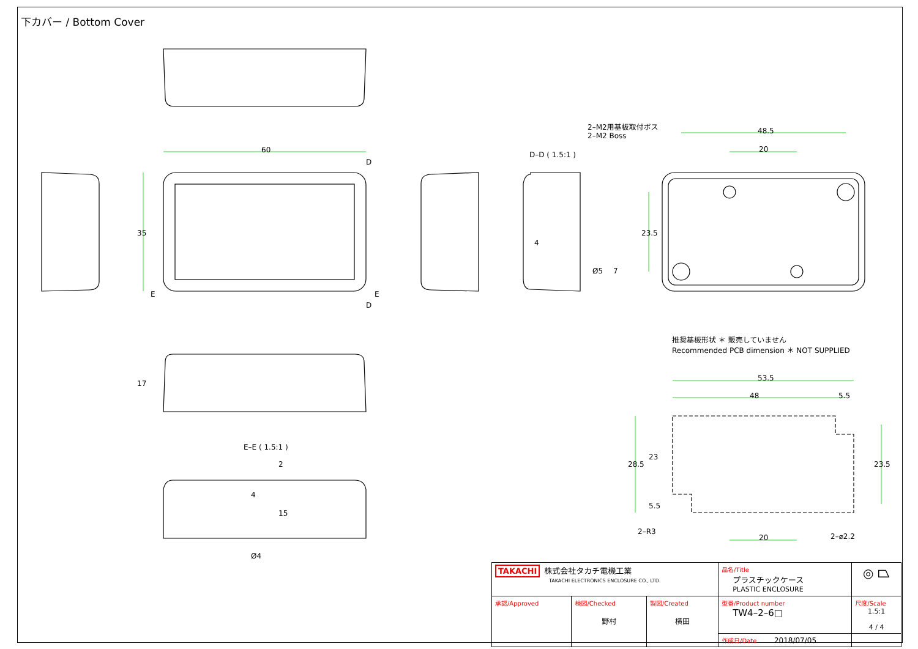下カバー / Bottom Cover
60
35
17
D
D
E E
E–E ( 1.5:1 )
2
4
15
Ø4
D–D ( 1.5:1 )
4
Ø5 7
2–M2用基板取付ボス
2–M2 Boss
48.5
20
23.5
推奨基板形状 ＊ 販売していません
Recommended PCB dimension ＊ NOT SUPPLIED
53.5
48 5.5
28.5
23
5.5
23.5
2–R3
20 2–⌀2.2
| TAKACHI 株式会社タカチ電機工業 TAKACHI ELECTRONICS ENCLOSURE CO., LTD. | | | 品名/Title プラスチックケース PLASTIC ENCLOSURE | ◎ ⏢ |
| 承認/Approved | 検図/Checked 野村 | 製図/Created 横田 | 型番/Product number TW4–2–6□ | 尺度/Scale 1.5:1 4 / 4 |
| | | | 作成日/Date 2018/07/05 | |